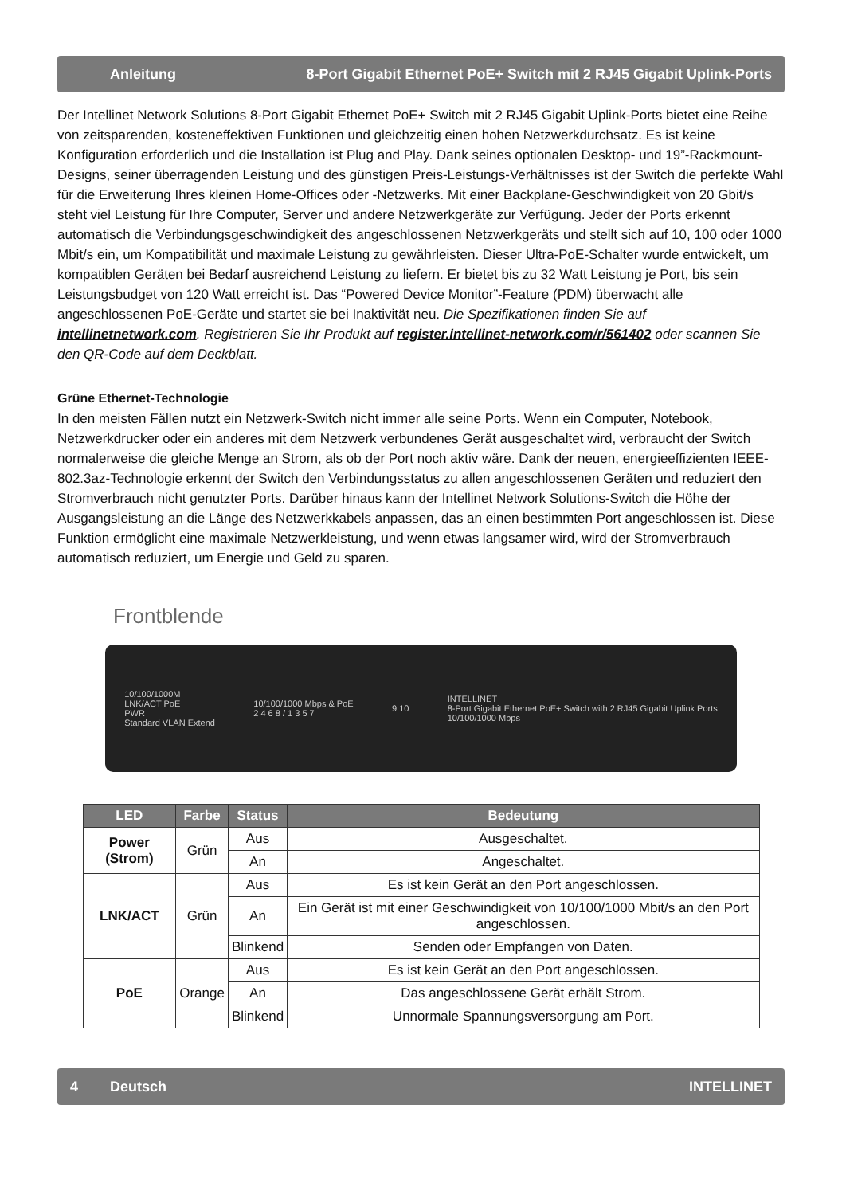Anleitung 8-Port Gigabit Ethernet PoE+ Switch mit 2 RJ45 Gigabit Uplink-Ports
Der Intellinet Network Solutions 8-Port Gigabit Ethernet PoE+ Switch mit 2 RJ45 Gigabit Uplink-Ports bietet eine Reihe von zeitsparenden, kosteneffektiven Funktionen und gleichzeitig einen hohen Netzwerkdurchsatz. Es ist keine Konfiguration erforderlich und die Installation ist Plug and Play. Dank seines optionalen Desktop- und 19”-Rackmount-Designs, seiner überragenden Leistung und des günstigen Preis-Leistungs-Verhältnisses ist der Switch die perfekte Wahl für die Erweiterung Ihres kleinen Home-Offices oder -Netzwerks. Mit einer Backplane-Geschwindigkeit von 20 Gbit/s steht viel Leistung für Ihre Computer, Server und andere Netzwerkgeräte zur Verfügung. Jeder der Ports erkennt automatisch die Verbindungsgeschwindigkeit des angeschlossenen Netzwerkgeräts und stellt sich auf 10, 100 oder 1000 Mbit/s ein, um Kompatibilität und maximale Leistung zu gewährleisten. Dieser Ultra-PoE-Schalter wurde entwickelt, um kompatiblen Geräten bei Bedarf ausreichend Leistung zu liefern. Er bietet bis zu 32 Watt Leistung je Port, bis sein Leistungsbudget von 120 Watt erreicht ist. Das “Powered Device Monitor”-Feature (PDM) überwacht alle angeschlossenen PoE-Geräte und startet sie bei Inaktivität neu. Die Spezifikationen finden Sie auf intellinetnetwork.com. Registrieren Sie Ihr Produkt auf register.intellinet-network.com/r/561402 oder scannen Sie den QR-Code auf dem Deckblatt.
Grüne Ethernet-Technologie
In den meisten Fällen nutzt ein Netzwerk-Switch nicht immer alle seine Ports. Wenn ein Computer, Notebook, Netzwerkdrucker oder ein anderes mit dem Netzwerk verbundenes Gerät ausgeschaltet wird, verbraucht der Switch normalerweise die gleiche Menge an Strom, als ob der Port noch aktiv wäre. Dank der neuen, energieeffizienten IEEE-802.3az-Technologie erkennt der Switch den Verbindungsstatus zu allen angeschlossenen Geräten und reduziert den Stromverbrauch nicht genutzter Ports. Darüber hinaus kann der Intellinet Network Solutions-Switch die Höhe der Ausgangsleistung an die Länge des Netzwerkkabels anpassen, das an einen bestimmten Port angeschlossen ist. Diese Funktion ermöglicht eine maximale Netzwerkleistung, und wenn etwas langsamer wird, wird der Stromverbrauch automatisch reduziert, um Energie und Geld zu sparen.
Frontblende
10/100/1000M
LNK/ACT PoE
PWR
Standard VLAN Extend
10/100/1000 Mbps & PoE
2 4 6 8 / 1 3 5 7
9 10
INTELLINET
8-Port Gigabit Ethernet PoE+ Switch with 2 RJ45 Gigabit Uplink Ports
10/100/1000 Mbps
| LED | Farbe | Status | Bedeutung |
| --- | --- | --- | --- |
| Power (Strom) | Grün | Aus | Ausgeschaltet. |
| | | An | Angeschaltet. |
| LNK/ACT | Grün | Aus | Es ist kein Gerät an den Port angeschlossen. |
| | | An | Ein Gerät ist mit einer Geschwindigkeit von 10/100/1000 Mbit/s an den Port angeschlossen. |
| | | Blinkend | Senden oder Empfangen von Daten. |
| PoE | Orange | Aus | Es ist kein Gerät an den Port angeschlossen. |
| | | An | Das angeschlossene Gerät erhält Strom. |
| | | Blinkend | Unnormale Spannungsversorgung am Port. |
4 Deutsch INTELLINET